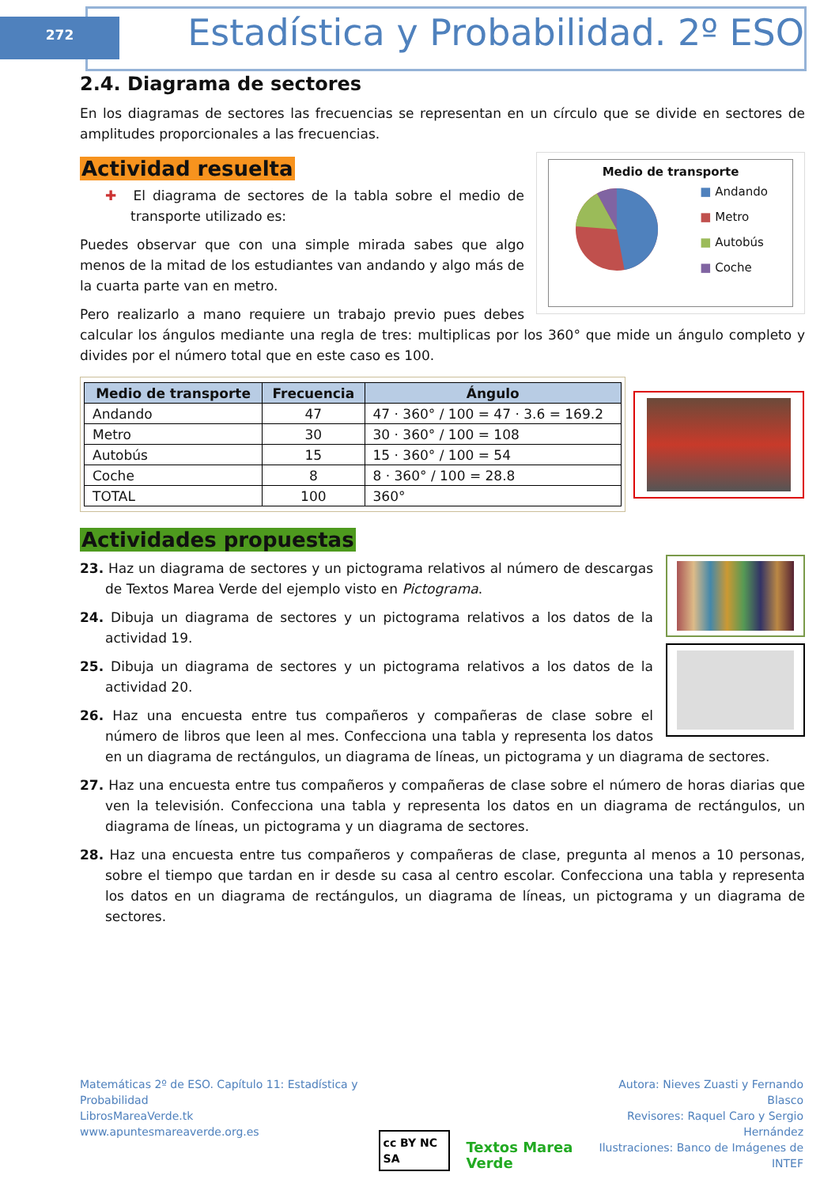272
Estadística y Probabilidad. 2º ESO
2.4. Diagrama de sectores
En los diagramas de sectores las frecuencias se representan en un círculo que se divide en sectores de amplitudes proporcionales a las frecuencias.
Actividad resuelta
Medio de transporte
■ Andando
■ Metro
■ Autobús
■ Coche
✚ El diagrama de sectores de la tabla sobre el medio de transporte utilizado es:
Puedes observar que con una simple mirada sabes que algo menos de la mitad de los estudiantes van andando y algo más de la cuarta parte van en metro.
Pero realizarlo a mano requiere un trabajo previo pues debes calcular los ángulos mediante una regla de tres: multiplicas por los 360° que mide un ángulo completo y divides por el número total que en este caso es 100.
| Medio de transporte | Frecuencia | Ángulo |
| --- | --- | --- |
| Andando | 47 | 47 · 360° / 100 = 47 · 3.6 = 169.2 |
| Metro | 30 | 30 · 360° / 100 = 108 |
| Autobús | 15 | 15 · 360° / 100 = 54 |
| Coche | 8 | 8 · 360° / 100 = 28.8 |
| TOTAL | 100 | 360° |
Actividades propuestas
23. Haz un diagrama de sectores y un pictograma relativos al número de descargas de Textos Marea Verde del ejemplo visto en Pictograma.
24. Dibuja un diagrama de sectores y un pictograma relativos a los datos de la actividad 19.
25. Dibuja un diagrama de sectores y un pictograma relativos a los datos de la actividad 20.
26. Haz una encuesta entre tus compañeros y compañeras de clase sobre el número de libros que leen al mes. Confecciona una tabla y representa los datos en un diagrama de rectángulos, un diagrama de líneas, un pictograma y un diagrama de sectores.
27. Haz una encuesta entre tus compañeros y compañeras de clase sobre el número de horas diarias que ven la televisión. Confecciona una tabla y representa los datos en un diagrama de rectángulos, un diagrama de líneas, un pictograma y un diagrama de sectores.
28. Haz una encuesta entre tus compañeros y compañeras de clase, pregunta al menos a 10 personas, sobre el tiempo que tardan en ir desde su casa al centro escolar. Confecciona una tabla y representa los datos en un diagrama de rectángulos, un diagrama de líneas, un pictograma y un diagrama de sectores.
Matemáticas 2º de ESO. Capítulo 11: Estadística y Probabilidad
LibrosMareaVerde.tk
www.apuntesmareaverde.org.es
cc BY NC SA Textos Marea Verde
Autora: Nieves Zuasti y Fernando Blasco
Revisores: Raquel Caro y Sergio Hernández
Ilustraciones: Banco de Imágenes de INTEF